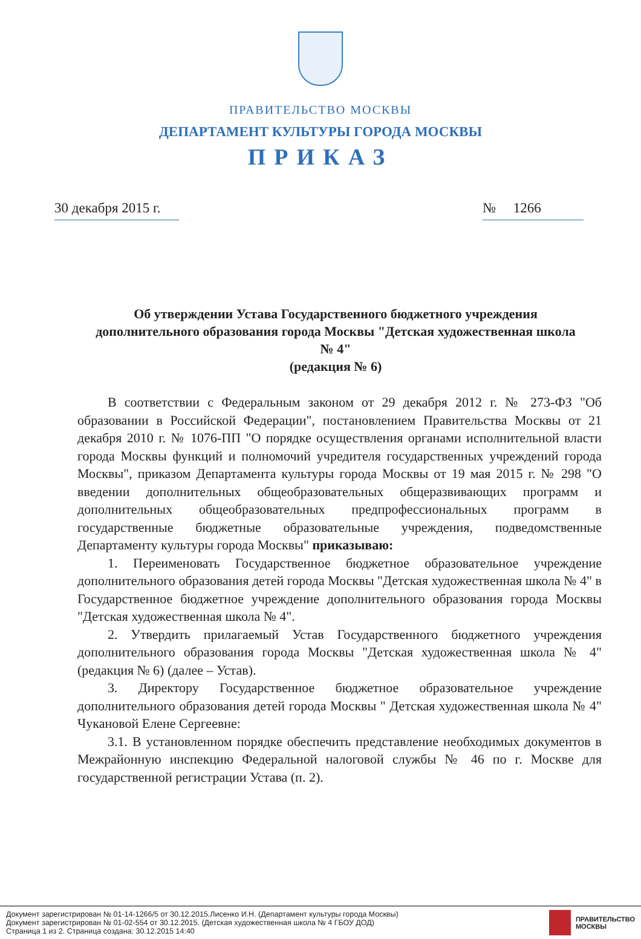ПРАВИТЕЛЬСТВО МОСКВЫ
ДЕПАРТАМЕНТ КУЛЬТУРЫ ГОРОДА МОСКВЫ
ПРИКАЗ
30 декабря 2015 г. № 1266
Об утверждении Устава Государственного бюджетного учреждения дополнительного образования города Москвы "Детская художественная школа № 4"
(редакция № 6)
В соответствии с Федеральным законом от 29 декабря 2012 г. № 273-ФЗ "Об образовании в Российской Федерации", постановлением Правительства Москвы от 21 декабря 2010 г. № 1076-ПП "О порядке осуществления органами исполнительной власти города Москвы функций и полномочий учредителя государственных учреждений города Москвы", приказом Департамента культуры города Москвы от 19 мая 2015 г. № 298 "О введении дополнительных общеобразовательных общеразвивающих программ и дополнительных общеобразовательных предпрофессиональных программ в государственные бюджетные образовательные учреждения, подведомственные Департаменту культуры города Москвы" приказываю:
1. Переименовать Государственное бюджетное образовательное учреждение дополнительного образования детей города Москвы "Детская художественная школа № 4" в Государственное бюджетное учреждение дополнительного образования города Москвы "Детская художественная школа № 4".
2. Утвердить прилагаемый Устав Государственного бюджетного учреждения дополнительного образования города Москвы "Детская художественная школа № 4" (редакция № 6) (далее – Устав).
3. Директору Государственное бюджетное образовательное учреждение дополнительного образования детей города Москвы " Детская художественная школа № 4" Чукановой Елене Сергеевне:
3.1. В установленном порядке обеспечить представление необходимых документов в Межрайонную инспекцию Федеральной налоговой службы № 46 по г. Москве для государственной регистрации Устава (п. 2).
Документ зарегистрирован № 01-14-1266/5 от 30.12.2015.Лисенко И.Н. (Департамент культуры города Москвы)
Документ зарегистрирован № 01-02-554 от 30.12.2015. (Детская художественная школа № 4 ГБОУ ДОД)
Страница 1 из 2. Страница создана: 30.12.2015 14:40
ПРАВИТЕЛЬСТВО
МОСКВЫ